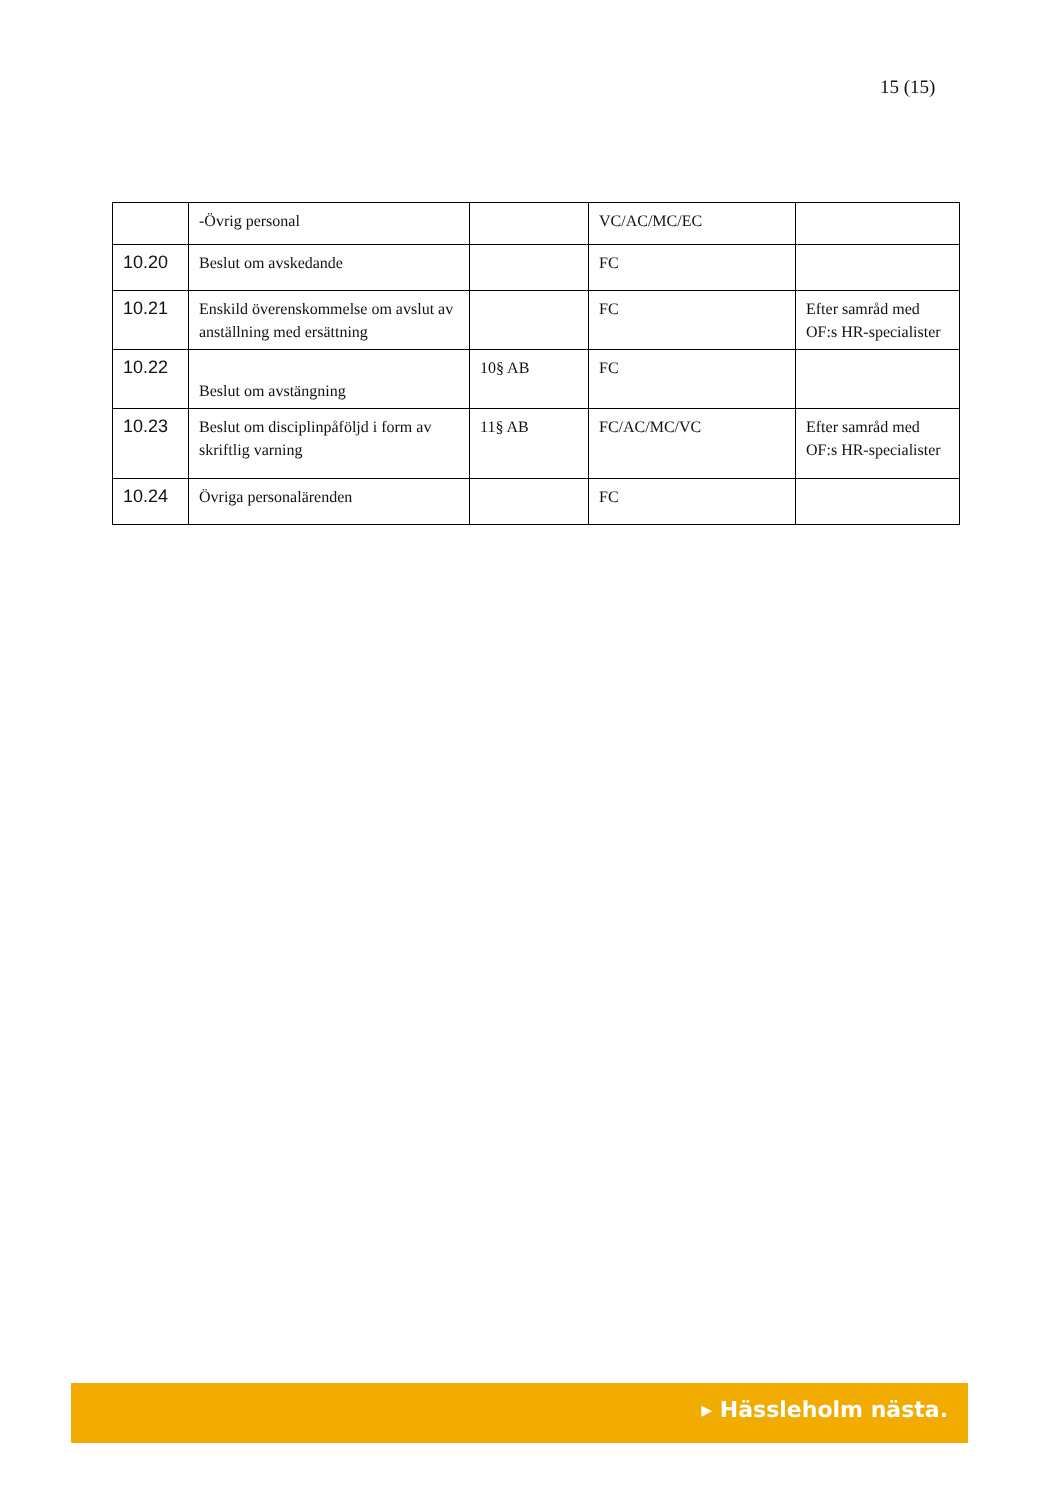15 (15)
| | -Övrig personal | | VC/AC/MC/EC | |
| 10.20 | Beslut om avskedande | | FC | |
| 10.21 | Enskild överenskommelse om avslut av anställning med ersättning | | FC | Efter samråd med OF:s HR-specialister |
| 10.22 | Beslut om avstängning | 10§ AB | FC | |
| 10.23 | Beslut om disciplinpåföljd i form av skriftlig varning | 11§ AB | FC/AC/MC/VC | Efter samråd med OF:s HR-specialister |
| 10.24 | Övriga personalärenden | | FC | |
▸ Hässleholm nästa.